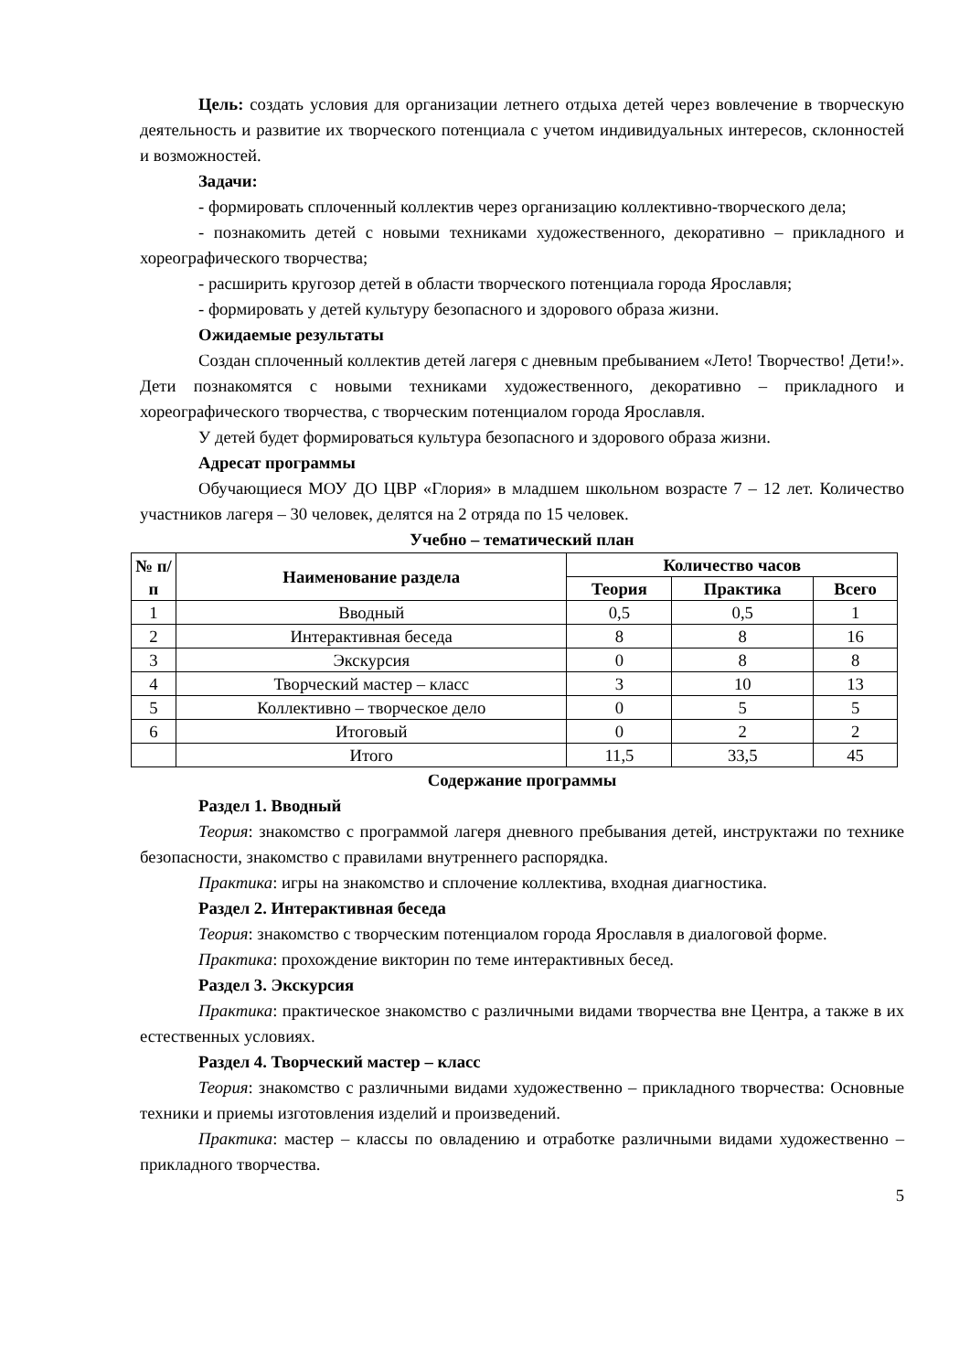Цель: создать условия для организации летнего отдыха детей через вовлечение в творческую деятельность и развитие их творческого потенциала с учетом индивидуальных интересов, склонностей и возможностей.
Задачи:
- формировать сплоченный коллектив через организацию коллективно-творческого дела;
- познакомить детей с новыми техниками художественного, декоративно – прикладного и хореографического творчества;
- расширить кругозор детей в области творческого потенциала города Ярославля;
- формировать у детей культуру безопасного и здорового образа жизни.
Ожидаемые результаты
Создан сплоченный коллектив детей лагеря с дневным пребыванием «Лето! Творчество! Дети!». Дети познакомятся с новыми техниками художественного, декоративно – прикладного и хореографического творчества, с творческим потенциалом города Ярославля.
У детей будет формироваться культура безопасного и здорового образа жизни.
Адресат программы
Обучающиеся МОУ ДО ЦВР «Глория» в младшем школьном возрасте 7 – 12 лет. Количество участников лагеря – 30 человек, делятся на 2 отряда по 15 человек.
Учебно – тематический план
| № п/п | Наименование раздела | Количество часов | | |
| --- | --- | --- | --- | --- |
| | | Теория | Практика | Всего |
| 1 | Вводный | 0,5 | 0,5 | 1 |
| 2 | Интерактивная беседа | 8 | 8 | 16 |
| 3 | Экскурсия | 0 | 8 | 8 |
| 4 | Творческий мастер – класс | 3 | 10 | 13 |
| 5 | Коллективно – творческое дело | 0 | 5 | 5 |
| 6 | Итоговый | 0 | 2 | 2 |
| | Итого | 11,5 | 33,5 | 45 |
Содержание программы
Раздел 1. Вводный
Теория: знакомство с программой лагеря дневного пребывания детей, инструктажи по технике безопасности, знакомство с правилами внутреннего распорядка.
Практика: игры на знакомство и сплочение коллектива, входная диагностика.
Раздел 2. Интерактивная беседа
Теория: знакомство с творческим потенциалом города Ярославля в диалоговой форме.
Практика: прохождение викторин по теме интерактивных бесед.
Раздел 3. Экскурсия
Практика: практическое знакомство с различными видами творчества вне Центра, а также в их естественных условиях.
Раздел 4. Творческий мастер – класс
Теория: знакомство с различными видами художественно – прикладного творчества: Основные техники и приемы изготовления изделий и произведений.
Практика: мастер – классы по овладению и отработке различными видами художественно – прикладного творчества.
5